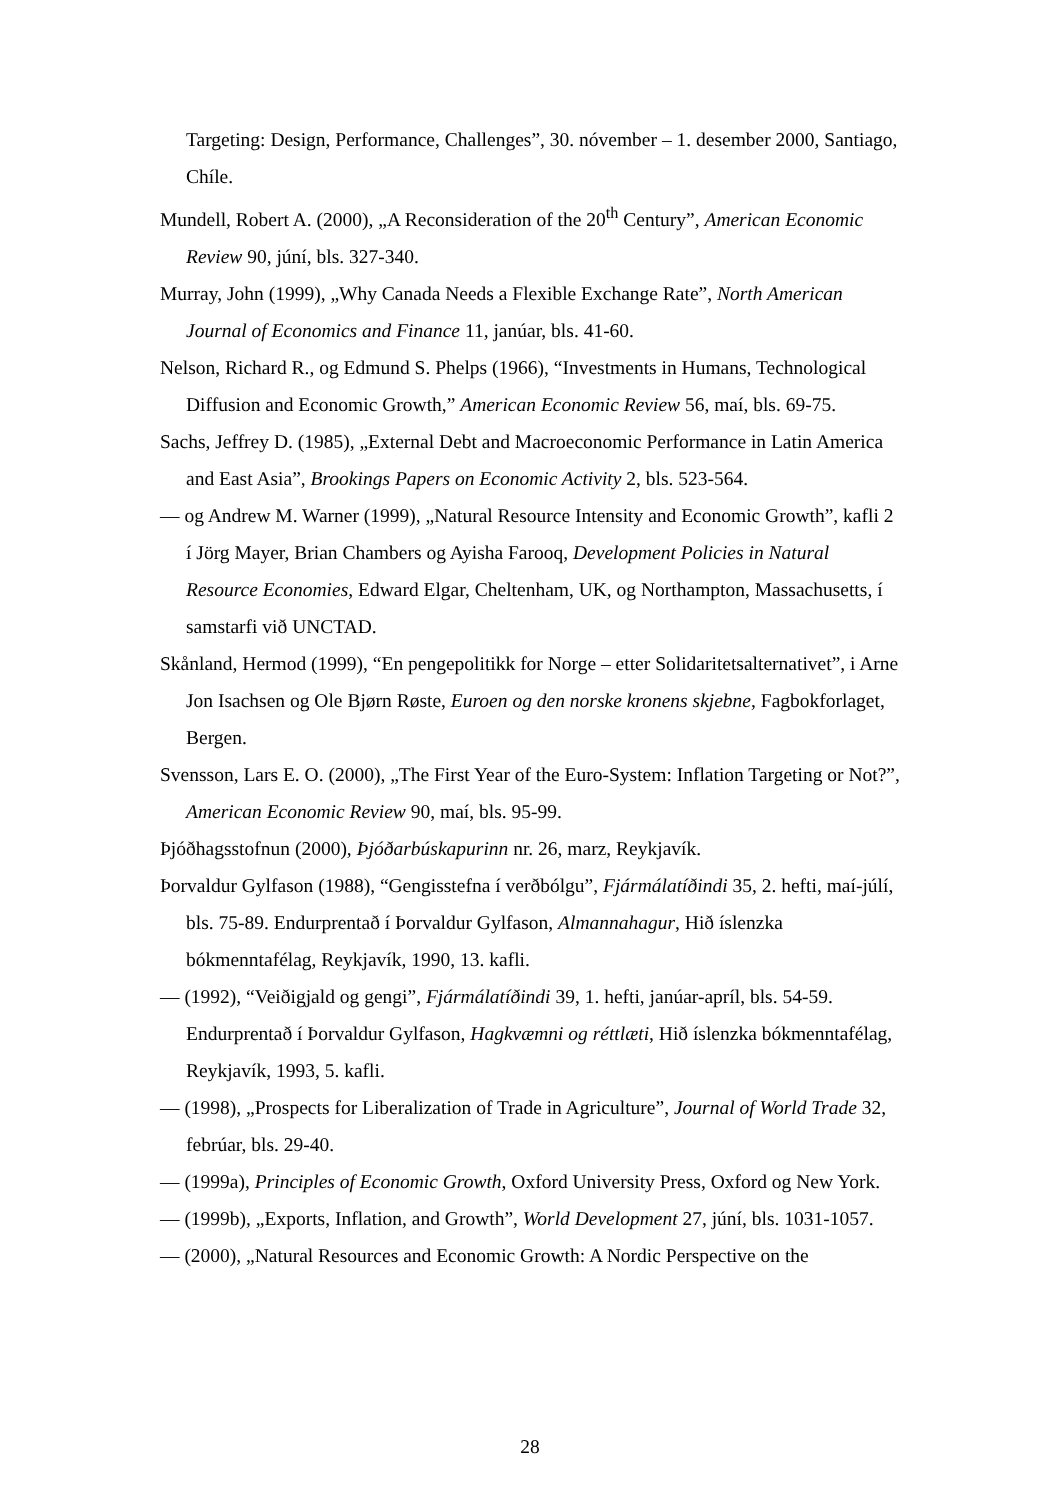Targeting: Design, Performance, Challenges”, 30. nóvember – 1. desember 2000, Santiago, Chíle.
Mundell, Robert A. (2000), „A Reconsideration of the 20<sup>th</sup> Century”, American Economic Review 90, júní, bls. 327-340.
Murray, John (1999), „Why Canada Needs a Flexible Exchange Rate”, North American Journal of Economics and Finance 11, janúar, bls. 41-60.
Nelson, Richard R., og Edmund S. Phelps (1966), “Investments in Humans, Technological Diffusion and Economic Growth,” American Economic Review 56, maí, bls. 69-75.
Sachs, Jeffrey D. (1985), „External Debt and Macroeconomic Performance in Latin America and East Asia”, Brookings Papers on Economic Activity 2, bls. 523-564.
— og Andrew M. Warner (1999), „Natural Resource Intensity and Economic Growth”, kafli 2 í Jörg Mayer, Brian Chambers og Ayisha Farooq, Development Policies in Natural Resource Economies, Edward Elgar, Cheltenham, UK, og Northampton, Massachusetts, í samstarfi við UNCTAD.
Skånland, Hermod (1999), “En pengepolitikk for Norge – etter Solidaritetsalternativet”, i Arne Jon Isachsen og Ole Bjørn Røste, Euroen og den norske kronens skjebne, Fagbokforlaget, Bergen.
Svensson, Lars E. O. (2000), „The First Year of the Euro-System: Inflation Targeting or Not?”, American Economic Review 90, maí, bls. 95-99.
Þjóðhagsstofnun (2000), Þjóðarbúskapurinn nr. 26, marz, Reykjavík.
Þorvaldur Gylfason (1988), “Gengisstefna í verðbólgu”, Fjármálatíðindi 35, 2. hefti, maí-júlí, bls. 75-89. Endurprentað í Þorvaldur Gylfason, Almannahagur, Hið íslenzka bókmenntafélag, Reykjavík, 1990, 13. kafli.
— (1992), “Veiðigjald og gengi”, Fjármálatíðindi 39, 1. hefti, janúar-apríl, bls. 54-59. Endurprentað í Þorvaldur Gylfason, Hagkvæmni og réttlæti, Hið íslenzka bókmenntafélag, Reykjavík, 1993, 5. kafli.
— (1998), „Prospects for Liberalization of Trade in Agriculture”, Journal of World Trade 32, febrúar, bls. 29-40.
— (1999a), Principles of Economic Growth, Oxford University Press, Oxford og New York.
— (1999b), „Exports, Inflation, and Growth”, World Development 27, júní, bls. 1031-1057.
— (2000), „Natural Resources and Economic Growth: A Nordic Perspective on the
28